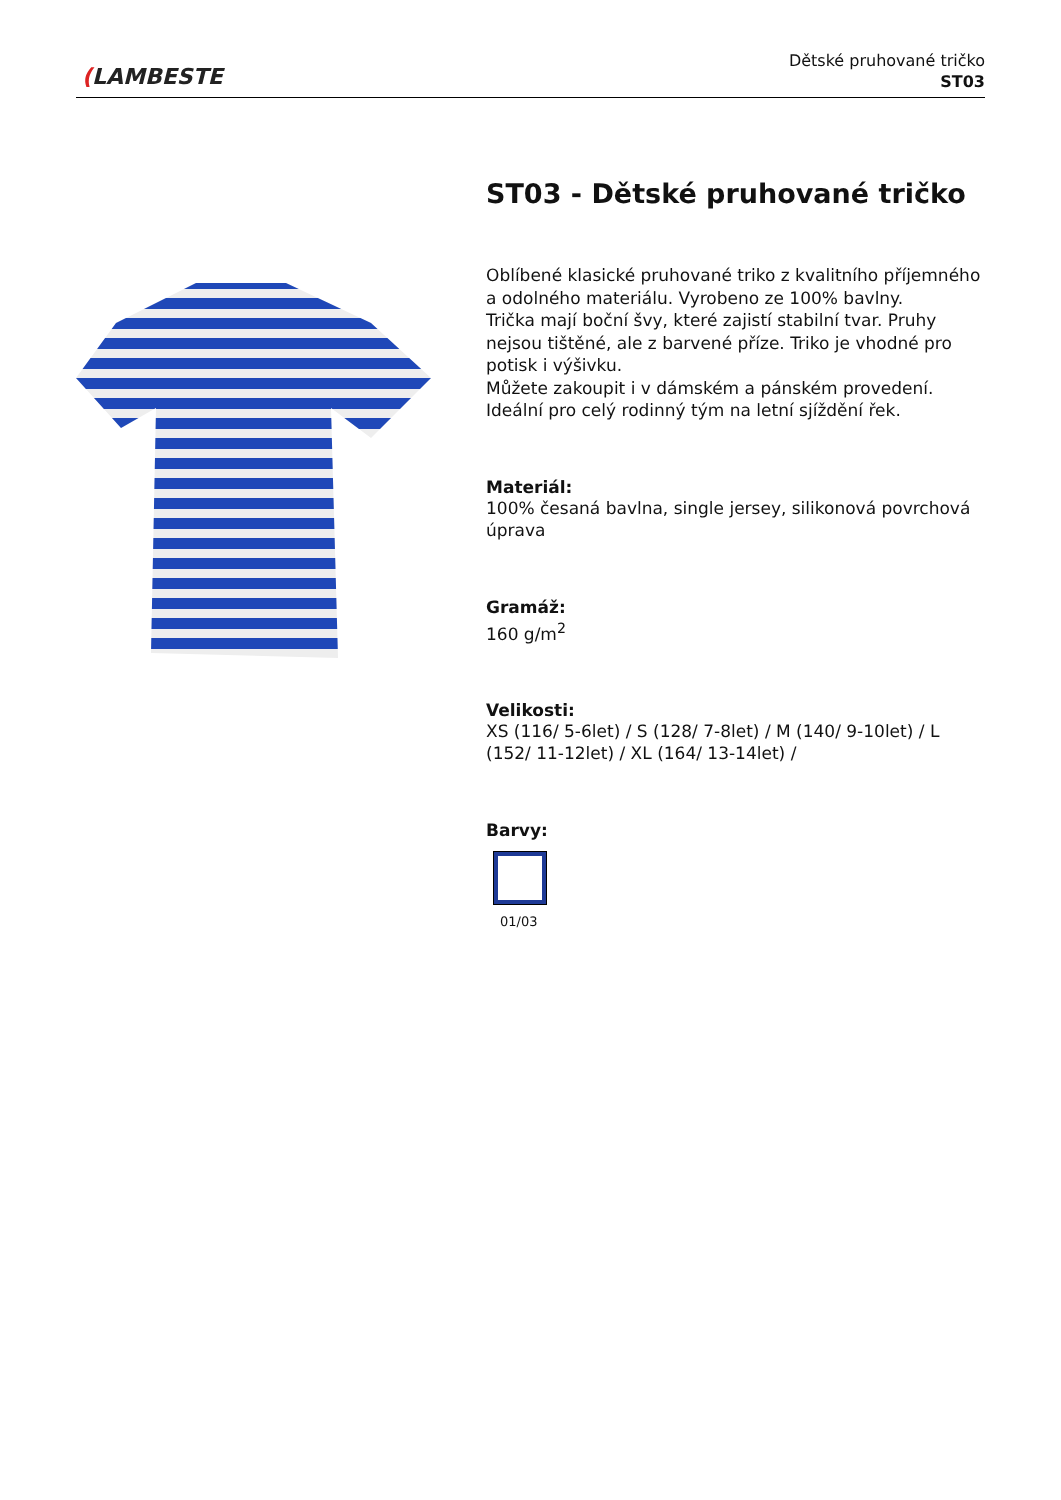(LAMBESTE
Dětské pruhované tričko
ST03
ST03 - Dětské pruhované tričko
Oblíbené klasické pruhované triko z kvalitního příjemného a odolného materiálu. Vyrobeno ze 100% bavlny.
Trička mají boční švy, které zajistí stabilní tvar. Pruhy nejsou tištěné, ale z barvené příze. Triko je vhodné pro potisk i výšivku.
Můžete zakoupit i v dámském a pánském provedení. Ideální pro celý rodinný tým na letní sjíždění řek.
Materiál:
100% česaná bavlna, single jersey, silikonová povrchová úprava
Gramáž:
160 g/m<sup>2</sup>
Velikosti:
XS (116/ 5-6let) / S (128/ 7-8let) / M (140/ 9-10let) / L (152/ 11-12let) / XL (164/ 13-14let) /
Barvy:
01/03